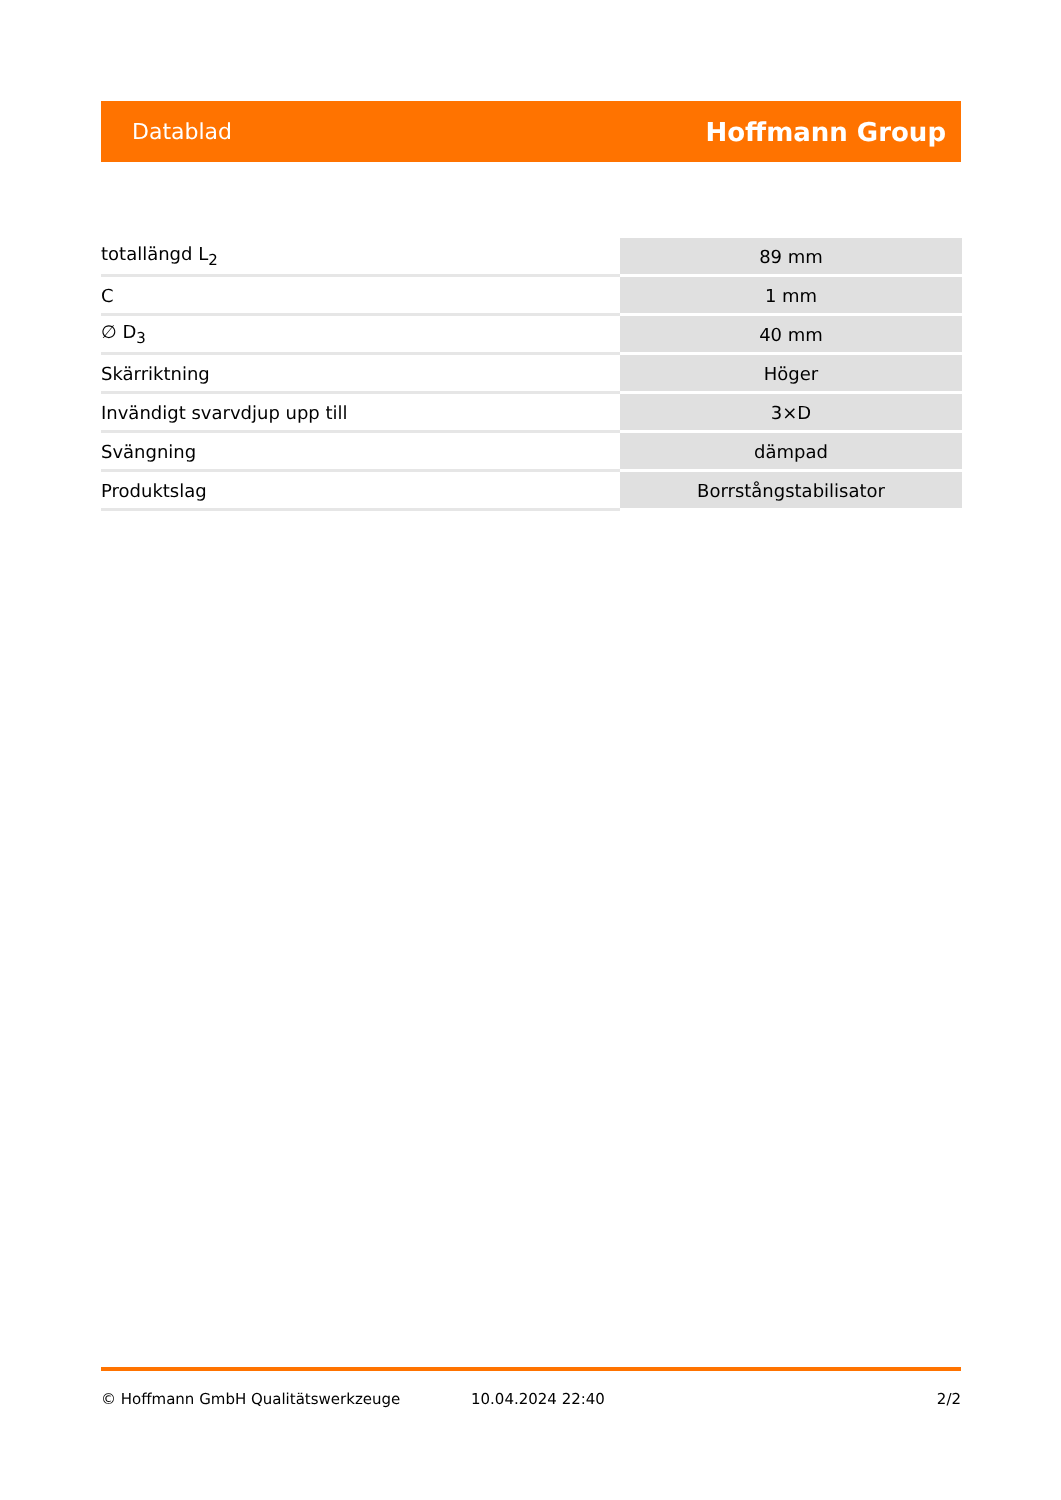Datablad Hoffmann Group
| totallängd L<sub>2</sub> | 89 mm |
| C | 1 mm |
| ∅ D<sub>3</sub> | 40 mm |
| Skärriktning | Höger |
| Invändigt svarvdjup upp till | 3×D |
| Svängning | dämpad |
| Produktslag | Borrstångstabilisator |
© Hoffmann GmbH Qualitätswerkzeuge 10.04.2024 22:40 2/2